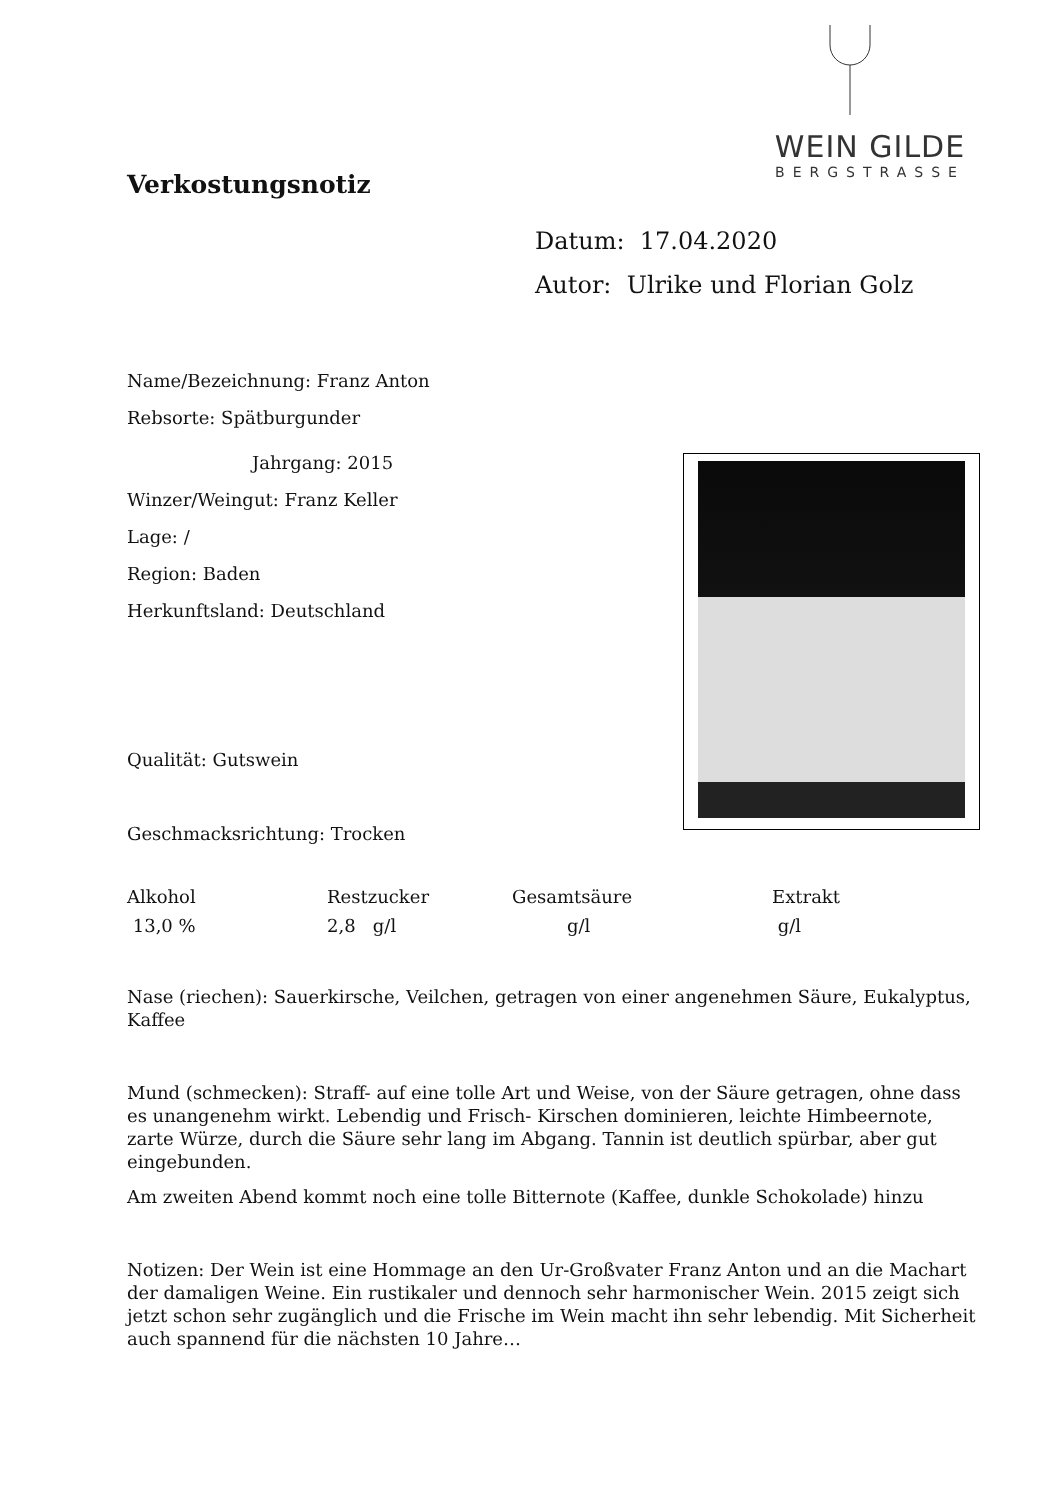WEIN GILDE
BERGSTRASSE
Verkostungsnotiz
Datum: 17.04.2020
Autor: Ulrike und Florian Golz
Name/Bezeichnung: Franz Anton
Rebsorte: Spätburgunder
Jahrgang: 2015
Winzer/Weingut: Franz Keller
Lage: /
Region: Baden
Herkunftsland: Deutschland
Qualität: Gutswein
Geschmacksrichtung: Trocken
| Alkohol | Restzucker | Gesamtsäure | Extrakt |
| 13,0 % | 2,8 g/l | g/l | g/l |
Nase (riechen): Sauerkirsche, Veilchen, getragen von einer angenehmen Säure, Eukalyptus, Kaffee
Mund (schmecken): Straff- auf eine tolle Art und Weise, von der Säure getragen, ohne dass es unangenehm wirkt. Lebendig und Frisch- Kirschen dominieren, leichte Himbeernote, zarte Würze, durch die Säure sehr lang im Abgang. Tannin ist deutlich spürbar, aber gut eingebunden.
Am zweiten Abend kommt noch eine tolle Bitternote (Kaffee, dunkle Schokolade) hinzu
Notizen: Der Wein ist eine Hommage an den Ur-Großvater Franz Anton und an die Machart der damaligen Weine. Ein rustikaler und dennoch sehr harmonischer Wein. 2015 zeigt sich jetzt schon sehr zugänglich und die Frische im Wein macht ihn sehr lebendig. Mit Sicherheit auch spannend für die nächsten 10 Jahre…